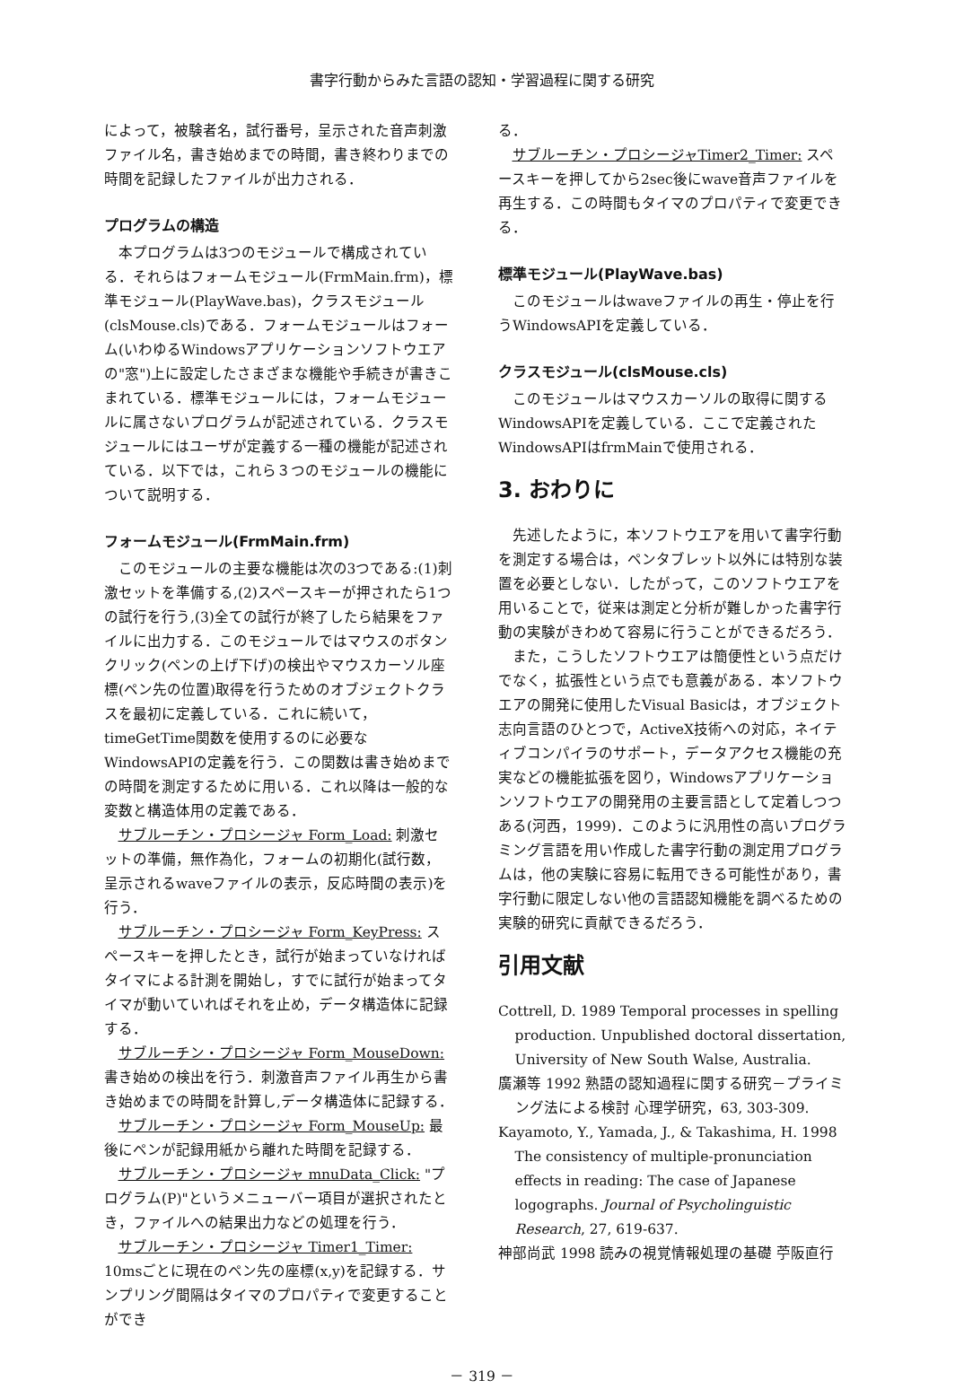書字行動からみた言語の認知・学習過程に関する研究
によって，被験者名，試行番号，呈示された音声刺激ファイル名，書き始めまでの時間，書き終わりまでの時間を記録したファイルが出力される．
プログラムの構造
本プログラムは3つのモジュールで構成されている．それらはフォームモジュール(FrmMain.frm)，標準モジュール(PlayWave.bas)，クラスモジュール(clsMouse.cls)である．フォームモジュールはフォーム(いわゆるWindowsアプリケーションソフトウエアの"窓")上に設定したさまざまな機能や手続きが書きこまれている．標準モジュールには，フォームモジュールに属さないプログラムが記述されている．クラスモジュールにはユーザが定義する一種の機能が記述されている．以下では，これら３つのモジュールの機能について説明する．
フォームモジュール(FrmMain.frm)
このモジュールの主要な機能は次の3つである:(1)刺激セットを準備する,(2)スペースキーが押されたら1つの試行を行う,(3)全ての試行が終了したら結果をファイルに出力する．このモジュールではマウスのボタンクリック(ペンの上げ下げ)の検出やマウスカーソル座標(ペン先の位置)取得を行うためのオブジェクトクラスを最初に定義している．これに続いて，timeGetTime関数を使用するのに必要なWindowsAPIの定義を行う．この関数は書き始めまでの時間を測定するために用いる．これ以降は一般的な変数と構造体用の定義である．
サブルーチン・プロシージャ Form_Load: 刺激セットの準備，無作為化，フォームの初期化(試行数，呈示されるwaveファイルの表示，反応時間の表示)を行う．
サブルーチン・プロシージャ Form_KeyPress: スペースキーを押したとき，試行が始まっていなければタイマによる計測を開始し，すでに試行が始まってタイマが動いていればそれを止め，データ構造体に記録する．
サブルーチン・プロシージャ Form_MouseDown: 書き始めの検出を行う．刺激音声ファイル再生から書き始めまでの時間を計算し,データ構造体に記録する．
サブルーチン・プロシージャ Form_MouseUp: 最後にペンが記録用紙から離れた時間を記録する．
サブルーチン・プロシージャ mnuData_Click: "プログラム(P)"というメニューバー項目が選択されたとき，ファイルへの結果出力などの処理を行う．
サブルーチン・プロシージャ Timer1_Timer: 10msごとに現在のペン先の座標(x,y)を記録する．サンプリング間隔はタイマのプロパティで変更することができ
る．
サブルーチン・プロシージャTimer2_Timer: スペースキーを押してから2sec後にwave音声ファイルを再生する．この時間もタイマのプロパティで変更できる．
標準モジュール(PlayWave.bas)
このモジュールはwaveファイルの再生・停止を行うWindowsAPIを定義している．
クラスモジュール(clsMouse.cls)
このモジュールはマウスカーソルの取得に関するWindowsAPIを定義している．ここで定義されたWindowsAPIはfrmMainで使用される．
3. おわりに
先述したように，本ソフトウエアを用いて書字行動を測定する場合は，ペンタブレット以外には特別な装置を必要としない．したがって，このソフトウエアを用いることで，従来は測定と分析が難しかった書字行動の実験がきわめて容易に行うことができるだろう．
また，こうしたソフトウエアは簡便性という点だけでなく，拡張性という点でも意義がある．本ソフトウエアの開発に使用したVisual Basicは，オブジェクト志向言語のひとつで，ActiveX技術への対応，ネイティブコンパイラのサポート，データアクセス機能の充実などの機能拡張を図り，Windowsアプリケーションソフトウエアの開発用の主要言語として定着しつつある(河西，1999)．このように汎用性の高いプログラミング言語を用い作成した書字行動の測定用プログラムは，他の実験に容易に転用できる可能性があり，書字行動に限定しない他の言語認知機能を調べるための実験的研究に貢献できるだろう．
引用文献
Cottrell, D. 1989 Temporal processes in spelling production. Unpublished doctoral dissertation, University of New South Walse, Australia.
廣瀬等 1992 熟語の認知過程に関する研究－プライミング法による検討 心理学研究，63, 303-309.
Kayamoto, Y., Yamada, J., & Takashima, H. 1998 The consistency of multiple-pronunciation effects in reading: The case of Japanese logographs. Journal of Psycholinguistic Research, 27, 619-637.
神部尚武 1998 読みの視覚情報処理の基礎 苧阪直行
－ 319 －